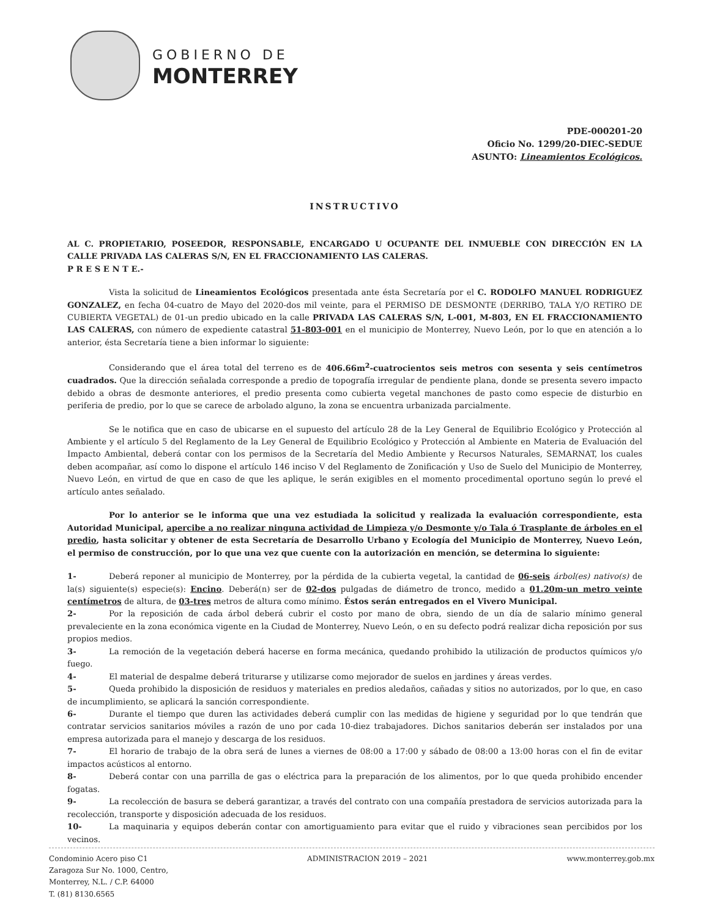GOBIERNO DE
MONTERREY
PDE-000201-20
Oficio No. 1299/20-DIEC-SEDUE
ASUNTO: Lineamientos Ecológicos.
INSTRUCTIVO
AL C. PROPIETARIO, POSEEDOR, RESPONSABLE, ENCARGADO U OCUPANTE DEL INMUEBLE CON DIRECCIÓN EN LA CALLE PRIVADA LAS CALERAS S/N, EN EL FRACCIONAMIENTO LAS CALERAS.
P R E S E N T E.-
Vista la solicitud de Lineamientos Ecológicos presentada ante ésta Secretaría por el C. RODOLFO MANUEL RODRIGUEZ GONZALEZ, en fecha 04-cuatro de Mayo del 2020-dos mil veinte, para el PERMISO DE DESMONTE (DERRIBO, TALA Y/O RETIRO DE CUBIERTA VEGETAL) de 01-un predio ubicado en la calle PRIVADA LAS CALERAS S/N, L-001, M-803, EN EL FRACCIONAMIENTO LAS CALERAS, con número de expediente catastral 51-803-001 en el municipio de Monterrey, Nuevo León, por lo que en atención a lo anterior, ésta Secretaría tiene a bien informar lo siguiente:
Considerando que el área total del terreno es de 406.66m<sup>2</sup>-cuatrocientos seis metros con sesenta y seis centímetros cuadrados. Que la dirección señalada corresponde a predio de topografía irregular de pendiente plana, donde se presenta severo impacto debido a obras de desmonte anteriores, el predio presenta como cubierta vegetal manchones de pasto como especie de disturbio en periferia de predio, por lo que se carece de arbolado alguno, la zona se encuentra urbanizada parcialmente.
Se le notifica que en caso de ubicarse en el supuesto del artículo 28 de la Ley General de Equilibrio Ecológico y Protección al Ambiente y el artículo 5 del Reglamento de la Ley General de Equilibrio Ecológico y Protección al Ambiente en Materia de Evaluación del Impacto Ambiental, deberá contar con los permisos de la Secretaría del Medio Ambiente y Recursos Naturales, SEMARNAT, los cuales deben acompañar, así como lo dispone el artículo 146 inciso V del Reglamento de Zonificación y Uso de Suelo del Municipio de Monterrey, Nuevo León, en virtud de que en caso de que les aplique, le serán exigibles en el momento procedimental oportuno según lo prevé el artículo antes señalado.
Por lo anterior se le informa que una vez estudiada la solicitud y realizada la evaluación correspondiente, esta Autoridad Municipal, apercibe a no realizar ninguna actividad de Limpieza y/o Desmonte y/o Tala ó Trasplante de árboles en el predio, hasta solicitar y obtener de esta Secretaría de Desarrollo Urbano y Ecología del Municipio de Monterrey, Nuevo León, el permiso de construcción, por lo que una vez que cuente con la autorización en mención, se determina lo siguiente:
1- Deberá reponer al municipio de Monterrey, por la pérdida de la cubierta vegetal, la cantidad de 06-seis árbol(es) nativo(s) de la(s) siguiente(s) especie(s): Encino. Deberá(n) ser de 02-dos pulgadas de diámetro de tronco, medido a 01.20m-un metro veinte centímetros de altura, de 03-tres metros de altura como mínimo. Éstos serán entregados en el Vivero Municipal.
2- Por la reposición de cada árbol deberá cubrir el costo por mano de obra, siendo de un día de salario mínimo general prevaleciente en la zona económica vigente en la Ciudad de Monterrey, Nuevo León, o en su defecto podrá realizar dicha reposición por sus propios medios.
3- La remoción de la vegetación deberá hacerse en forma mecánica, quedando prohibido la utilización de productos químicos y/o fuego.
4- El material de despalme deberá triturarse y utilizarse como mejorador de suelos en jardines y áreas verdes.
5- Queda prohibido la disposición de residuos y materiales en predios aledaños, cañadas y sitios no autorizados, por lo que, en caso de incumplimiento, se aplicará la sanción correspondiente.
6- Durante el tiempo que duren las actividades deberá cumplir con las medidas de higiene y seguridad por lo que tendrán que contratar servicios sanitarios móviles a razón de uno por cada 10-diez trabajadores. Dichos sanitarios deberán ser instalados por una empresa autorizada para el manejo y descarga de los residuos.
7- El horario de trabajo de la obra será de lunes a viernes de 08:00 a 17:00 y sábado de 08:00 a 13:00 horas con el fin de evitar impactos acústicos al entorno.
8- Deberá contar con una parrilla de gas o eléctrica para la preparación de los alimentos, por lo que queda prohibido encender fogatas.
9- La recolección de basura se deberá garantizar, a través del contrato con una compañía prestadora de servicios autorizada para la recolección, transporte y disposición adecuada de los residuos.
10- La maquinaria y equipos deberán contar con amortiguamiento para evitar que el ruido y vibraciones sean percibidos por los vecinos.
Condominio Acero piso C1
Zaragoza Sur No. 1000, Centro,
Monterrey, N.L. / C.P. 64000
T. (81) 8130.6565
ADMINISTRACION 2019 – 2021 www.monterrey.gob.mx